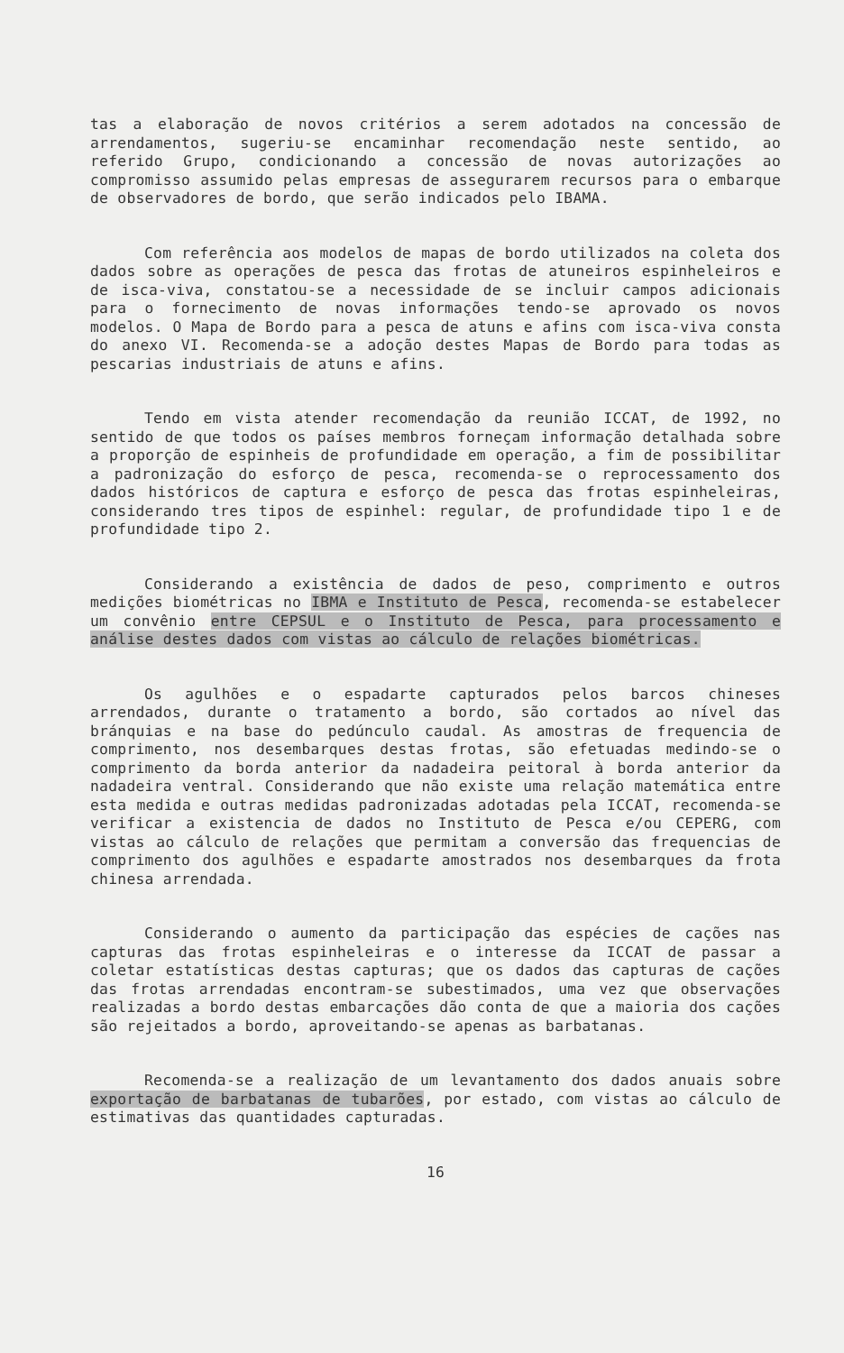tas a elaboração de novos critérios a serem adotados na concessão de arrendamentos, sugeriu-se encaminhar recomendação neste sentido, ao referido Grupo, condicionando a concessão de novas autorizações ao compromisso assumido pelas empresas de assegurarem recursos para o embarque de observadores de bordo, que serão indicados pelo IBAMA.
Com referência aos modelos de mapas de bordo utilizados na coleta dos dados sobre as operações de pesca das frotas de atuneiros espinheleiros e de isca-viva, constatou-se a necessidade de se incluir campos adicionais para o fornecimento de novas informações tendo-se aprovado os novos modelos. O Mapa de Bordo para a pesca de atuns e afins com isca-viva consta do anexo VI. Recomenda-se a adoção destes Mapas de Bordo para todas as pescarias industriais de atuns e afins.
Tendo em vista atender recomendação da reunião ICCAT, de 1992, no sentido de que todos os países membros forneçam informação detalhada sobre a proporção de espinheis de profundidade em operação, a fim de possibilitar a padronização do esforço de pesca, recomenda-se o reprocessamento dos dados históricos de captura e esforço de pesca das frotas espinheleiras, considerando tres tipos de espinhel: regular, de profundidade tipo 1 e de profundidade tipo 2.
Considerando a existência de dados de peso, comprimento e outros medições biométricas no IBMA e Instituto de Pesca, recomenda-se estabelecer um convênio entre CEPSUL e o Instituto de Pesca, para processamento e análise destes dados com vistas ao cálculo de relações biométricas.
Os agulhões e o espadarte capturados pelos barcos chineses arrendados, durante o tratamento a bordo, são cortados ao nível das bránquias e na base do pedúnculo caudal. As amostras de frequencia de comprimento, nos desembarques destas frotas, são efetuadas medindo-se o comprimento da borda anterior da nadadeira peitoral à borda anterior da nadadeira ventral. Considerando que não existe uma relação matemática entre esta medida e outras medidas padronizadas adotadas pela ICCAT, recomenda-se verificar a existencia de dados no Instituto de Pesca e/ou CEPERG, com vistas ao cálculo de relações que permitam a conversão das frequencias de comprimento dos agulhões e espadarte amostrados nos desembarques da frota chinesa arrendada.
Considerando o aumento da participação das espécies de cações nas capturas das frotas espinheleiras e o interesse da ICCAT de passar a coletar estatísticas destas capturas; que os dados das capturas de cações das frotas arrendadas encontram-se subestimados, uma vez que observações realizadas a bordo destas embarcações dão conta de que a maioria dos cações são rejeitados a bordo, aproveitando-se apenas as barbatanas.
Recomenda-se a realização de um levantamento dos dados anuais sobre exportação de barbatanas de tubarões, por estado, com vistas ao cálculo de estimativas das quantidades capturadas.
16